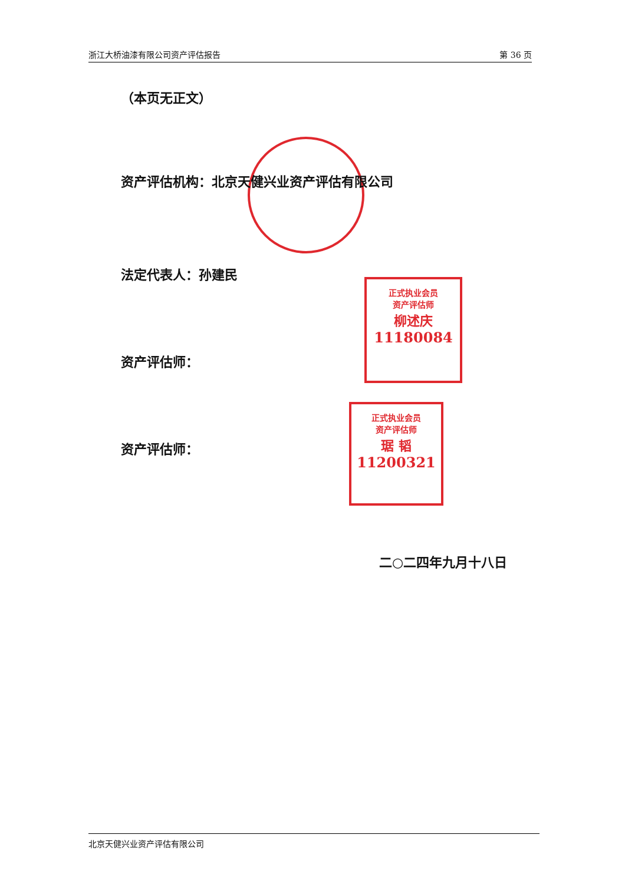浙江大桥油漆有限公司资产评估报告 第 36 页
正式执业会员
资产评估师
柳述庆
11180084
正式执业会员
资产评估师
琚 韬
11200321
（本页无正文）
资产评估机构：北京天健兴业资产评估有限公司
法定代表人：孙建民
资产评估师：
资产评估师：
二○二四年九月十八日
北京天健兴业资产评估有限公司